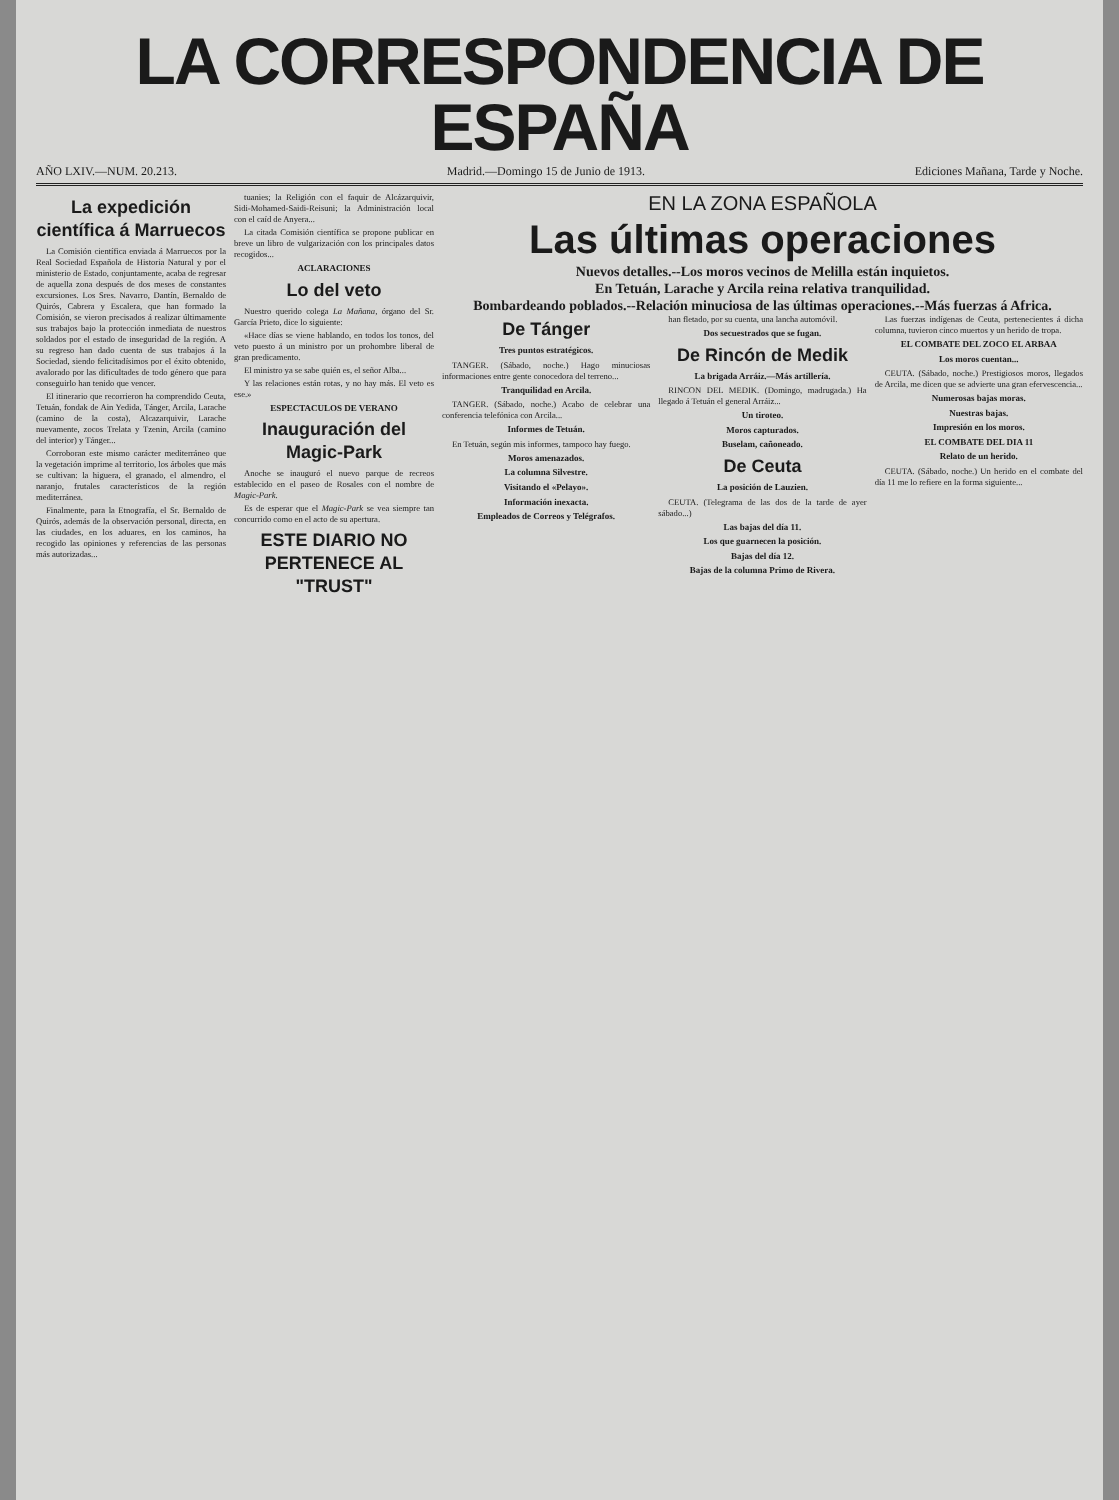LA CORRESPONDENCIA DE ESPAÑA
AÑO LXIV.—NUM. 20.213. Madrid.—Domingo 15 de Junio de 1913. Ediciones Mañana, Tarde y Noche.
La expedición científica á Marruecos
La Comisión científica enviada á Marruecos por la Real Sociedad Española de Historia Natural y por el ministerio de Estado, conjuntamente, acaba de regresar de aquella zona después de dos meses de constantes excursiones. Los Sres. Navarro, Dantín, Bernaldo de Quirós, Cabrera y Escalera, que han formado la Comisión, se vieron precisados á realizar últimamente sus trabajos bajo la protección inmediata de nuestros soldados por el estado de inseguridad de la región. A su regreso han dado cuenta de sus trabajos á la Sociedad, siendo felicitadísimos por el éxito obtenido, avalorado por las dificultades de todo género que para conseguirlo han tenido que vencer.
El itinerario que recorrieron ha comprendido Ceuta, Tetuán, fondak de Ain Yedida, Tánger, Arcila, Larache (camino de la costa), Alcazarquivir, Larache nuevamente, zocos Trelata y Tzenin, Arcila (camino del interior) y Tánger...
Corroboran este mismo carácter mediterráneo que la vegetación imprime al territorio, los árboles que más se cultivan: la higuera, el granado, el almendro, el naranjo, frutales característicos de la región mediterránea.
Finalmente, para la Etnografía, el Sr. Bernaldo de Quirós, además de la observación personal, directa, en las ciudades, en los aduares, en los caminos, ha recogido las opiniones y referencias de las personas más autorizadas...
tuanies; la Religión con el faquir de Alcázarquivir, Sidi-Mohamed-Saidi-Reisuni; la Administración local con el caíd de Anyera...
La citada Comisión científica se propone publicar en breve un libro de vulgarización con los principales datos recogidos...
ACLARACIONES
Lo del veto
Nuestro querido colega La Mañana, órgano del Sr. García Prieto, dice lo siguiente:
«Hace días se viene hablando, en todos los tonos, del veto puesto á un ministro por un prohombre liberal de gran predicamento.
El ministro ya se sabe quién es, el señor Alba...
Y las relaciones están rotas, y no hay más. El veto es ese.»
ESPECTACULOS DE VERANO
Inauguración del Magic-Park
Anoche se inauguró el nuevo parque de recreos establecido en el paseo de Rosales con el nombre de Magic-Park.
Es de esperar que el Magic-Park se vea siempre tan concurrido como en el acto de su apertura.
ESTE DIARIO NO PERTENECE AL "TRUST"
EN LA ZONA ESPAÑOLA
Las últimas operaciones
Nuevos detalles.--Los moros vecinos de Melilla están inquietos.
En Tetuán, Larache y Arcila reina relativa tranquilidad.
Bombardeando poblados.--Relación minuciosa de las últimas operaciones.--Más fuerzas á Africa.
De Tánger
Tres puntos estratégicos.
TANGER. (Sábado, noche.) Hago minuciosas informaciones entre gente conocedora del terreno...
Tranquilidad en Arcila.
TANGER. (Sábado, noche.) Acabo de celebrar una conferencia telefónica con Arcila...
Informes de Tetuán.
En Tetuán, según mis informes, tampoco hay fuego.
Moros amenazados.
La columna Silvestre.
Visitando el «Pelayo».
Información inexacta.
Empleados de Correos y Telégrafos.
han fletado, por su cuenta, una lancha automóvil.
Dos secuestrados que se fugan.
De Rincón de Medik
La brigada Arráiz.—Más artillería.
RINCON DEL MEDIK. (Domingo, madrugada.) Ha llegado á Tetuán el general Arráiz...
Un tiroteo.
Moros capturados.
Buselam, cañoneado.
De Ceuta
La posición de Lauzien.
CEUTA. (Telegrama de las dos de la tarde de ayer sábado...)
Las bajas del día 11.
Los que guarnecen la posición.
Bajas del día 12.
Bajas de la columna Primo de Rivera.
Las fuerzas indígenas de Ceuta, pertenecientes á dicha columna, tuvieron cinco muertos y un herido de tropa.
EL COMBATE DEL ZOCO EL ARBAA
Los moros cuentan...
CEUTA. (Sábado, noche.) Prestigiosos moros, llegados de Arcila, me dicen que se advierte una gran efervescencia...
Numerosas bajas moras.
Nuestras bajas.
Impresión en los moros.
EL COMBATE DEL DIA 11
Relato de un herido.
CEUTA. (Sábado, noche.) Un herido en el combate del día 11 me lo refiere en la forma siguiente...